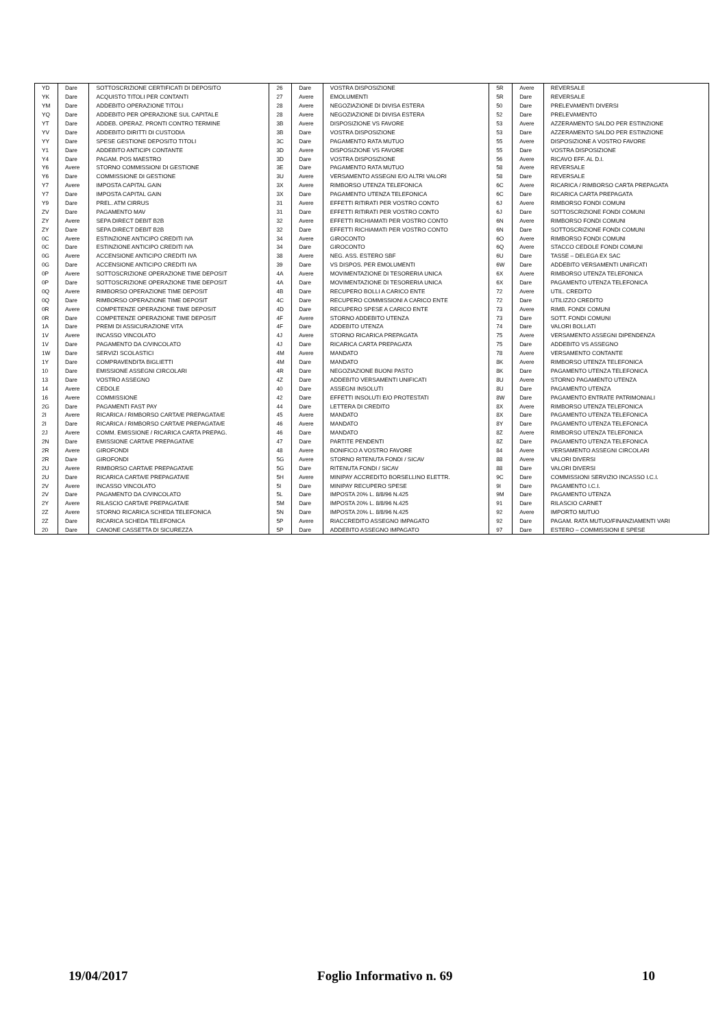| YD | Dare | SOTTOSCRIZIONE CERTIFICATI DI DEPOSITO | 26 | Dare | VOSTRA DISPOSIZIONE | 5R | Avere | REVERSALE |
| YK | Dare | ACQUISTO TITOLI PER CONTANTI | 27 | Avere | EMOLUMENTI | 5R | Dare | REVERSALE |
| YM | Dare | ADDEBITO OPERAZIONE TITOLI | 28 | Avere | NEGOZIAZIONE DI DIVISA ESTERA | 50 | Dare | PRELEVAMENTI DIVERSI |
| YQ | Dare | ADDEBITO PER OPERAZIONE SUL CAPITALE | 28 | Avere | NEGOZIAZIONE DI DIVISA ESTERA | 52 | Dare | PRELEVAMENTO |
| YT | Dare | ADDEB. OPERAZ. PRONTI CONTRO TERMINE | 3B | Avere | DISPOSIZIONE VS FAVORE | 53 | Avere | AZZERAMENTO SALDO PER ESTINZIONE |
| YV | Dare | ADDEBITO DIRITTI DI CUSTODIA | 3B | Dare | VOSTRA DISPOSIZIONE | 53 | Dare | AZZERAMENTO SALDO PER ESTINZIONE |
| YY | Dare | SPESE GESTIONE DEPOSITO TITOLI | 3C | Dare | PAGAMENTO RATA MUTUO | 55 | Avere | DISPOSIZIONE A VOSTRO FAVORE |
| Y1 | Dare | ADDEBITO ANTICIPI CONTANTE | 3D | Avere | DISPOSIZIONE VS FAVORE | 55 | Dare | VOSTRA DISPOSIZIONE |
| Y4 | Dare | PAGAM. POS MAESTRO | 3D | Dare | VOSTRA DISPOSIZIONE | 56 | Avere | RICAVO EFF. AL D.I. |
| Y6 | Avere | STORNO COMMISSIONI DI GESTIONE | 3E | Dare | PAGAMENTO RATA MUTUO | 58 | Avere | REVERSALE |
| Y6 | Dare | COMMISSIONE DI GESTIONE | 3U | Avere | VERSAMENTO ASSEGNI E/O ALTRI VALORI | 58 | Dare | REVERSALE |
| Y7 | Avere | IMPOSTA CAPITAL GAIN | 3X | Avere | RIMBORSO UTENZA TELEFONICA | 6C | Avere | RICARICA / RIMBORSO CARTA PREPAGATA |
| Y7 | Dare | IMPOSTA CAPITAL GAIN | 3X | Dare | PAGAMENTO UTENZA TELEFONICA | 6C | Dare | RICARICA CARTA PREPAGATA |
| Y9 | Dare | PREL. ATM CIRRUS | 31 | Avere | EFFETTI RITIRATI PER VOSTRO CONTO | 6J | Avere | RIMBORSO FONDI COMUNI |
| ZV | Dare | PAGAMENTO MAV | 31 | Dare | EFFETTI RITIRATI PER VOSTRO CONTO | 6J | Dare | SOTTOSCRIZIONE FONDI COMUNI |
| ZY | Avere | SEPA DIRECT DEBIT B2B | 32 | Avere | EFFETTI RICHIAMATI PER VOSTRO CONTO | 6N | Avere | RIMBORSO FONDI COMUNI |
| ZY | Dare | SEPA DIRECT DEBIT B2B | 32 | Dare | EFFETTI RICHIAMATI PER VOSTRO CONTO | 6N | Dare | SOTTOSCRIZIONE FONDI COMUNI |
| 0C | Avere | ESTINZIONE ANTICIPO CREDITI IVA | 34 | Avere | GIROCONTO | 6O | Avere | RIMBORSO FONDI COMUNI |
| 0C | Dare | ESTINZIONE ANTICIPO CREDITI IVA | 34 | Dare | GIROCONTO | 6Q | Avere | STACCO CEDOLE FONDI COMUNI |
| 0G | Avere | ACCENSIONE ANTICIPO CREDITI IVA | 38 | Avere | NEG. ASS. ESTERO SBF | 6U | Dare | TASSE – DELEGA EX SAC |
| 0G | Dare | ACCENSIONE ANTICIPO CREDITI IVA | 39 | Dare | VS DISPOS. PER EMOLUMENTI | 6W | Dare | ADDEBITO VERSAMENTI UNIFICATI |
| 0P | Avere | SOTTOSCRIZIONE OPERAZIONE TIME DEPOSIT | 4A | Avere | MOVIMENTAZIONE DI TESORERIA UNICA | 6X | Avere | RIMBORSO UTENZA TELEFONICA |
| 0P | Dare | SOTTOSCRIZIONE OPERAZIONE TIME DEPOSIT | 4A | Dare | MOVIMENTAZIONE DI TESORERIA UNICA | 6X | Dare | PAGAMENTO UTENZA TELEFONICA |
| 0Q | Avere | RIMBORSO OPERAZIONE TIME DEPOSIT | 4B | Dare | RECUPERO BOLLI A CARICO ENTE | 72 | Avere | UTIL. CREDITO |
| 0Q | Dare | RIMBORSO OPERAZIONE TIME DEPOSIT | 4C | Dare | RECUPERO COMMISSIONI A CARICO ENTE | 72 | Dare | UTILIZZO CREDITO |
| 0R | Avere | COMPETENZE OPERAZIONE TIME DEPOSIT | 4D | Dare | RECUPERO SPESE A CARICO ENTE | 73 | Avere | RIMB. FONDI COMUNI |
| 0R | Dare | COMPETENZE OPERAZIONE TIME DEPOSIT | 4F | Avere | STORNO ADDEBITO UTENZA | 73 | Dare | SOTT. FONDI COMUNI |
| 1A | Dare | PREMI DI ASSICURAZIONE VITA | 4F | Dare | ADDEBITO UTENZA | 74 | Dare | VALORI BOLLATI |
| 1V | Avere | INCASSO VINCOLATO | 4J | Avere | STORNO RICARICA PREPAGATA | 75 | Avere | VERSAMENTO ASSEGNI DIPENDENZA |
| 1V | Dare | PAGAMENTO DA C/VINCOLATO | 4J | Dare | RICARICA CARTA PREPAGATA | 75 | Dare | ADDEBITO VS ASSEGNO |
| 1W | Dare | SERVIZI SCOLASTICI | 4M | Avere | MANDATO | 78 | Avere | VERSAMENTO CONTANTE |
| 1Y | Dare | COMPRAVENDITA BIGLIETTI | 4M | Dare | MANDATO | 8K | Avere | RIMBORSO UTENZA TELEFONICA |
| 10 | Dare | EMISSIONE ASSEGNI CIRCOLARI | 4R | Dare | NEGOZIAZIONE BUONI PASTO | 8K | Dare | PAGAMENTO UTENZA TELEFONICA |
| 13 | Dare | VOSTRO ASSEGNO | 4Z | Dare | ADDEBITO VERSAMENTI UNIFICATI | 8U | Avere | STORNO PAGAMENTO UTENZA |
| 14 | Avere | CEDOLE | 40 | Dare | ASSEGNI INSOLUTI | 8U | Dare | PAGAMENTO UTENZA |
| 16 | Avere | COMMISSIONE | 42 | Dare | EFFETTI INSOLUTI E/O PROTESTATI | 8W | Dare | PAGAMENTO ENTRATE PATRIMONIALI |
| 2G | Dare | PAGAMENTI FAST PAY | 44 | Dare | LETTERA DI CREDITO | 8X | Avere | RIMBORSO UTENZA TELEFONICA |
| 2I | Avere | RICARICA / RIMBORSO CARTA/E PREPAGATA/E | 45 | Avere | MANDATO | 8X | Dare | PAGAMENTO UTENZA TELEFONICA |
| 2I | Dare | RICARICA / RIMBORSO CARTA/E PREPAGATA/E | 46 | Avere | MANDATO | 8Y | Dare | PAGAMENTO UTENZA TELEFONICA |
| 2J | Avere | COMM. EMISSIONE / RICARICA CARTA PREPAG. | 46 | Dare | MANDATO | 8Z | Avere | RIMBORSO UTENZA TELEFONICA |
| 2N | Dare | EMISSIONE CARTA/E PREPAGATA/E | 47 | Dare | PARTITE PENDENTI | 8Z | Dare | PAGAMENTO UTENZA TELEFONICA |
| 2R | Avere | GIROFONDI | 48 | Avere | BONIFICO A VOSTRO FAVORE | 84 | Avere | VERSAMENTO ASSEGNI CIRCOLARI |
| 2R | Dare | GIROFONDI | 5G | Avere | STORNO RITENUTA FONDI / SICAV | 88 | Avere | VALORI DIVERSI |
| 2U | Avere | RIMBORSO CARTA/E PREPAGATA/E | 5G | Dare | RITENUTA FONDI / SICAV | 88 | Dare | VALORI DIVERSI |
| 2U | Dare | RICARICA CARTA/E PREPAGATA/E | 5H | Avere | MINIPAY ACCREDITO BORSELLINO ELETTR. | 9C | Dare | COMMISSIONI SERVIZIO INCASSO I.C.I. |
| 2V | Avere | INCASSO VINCOLATO | 5I | Dare | MINIPAY RECUPERO SPESE | 9I | Dare | PAGAMENTO I.C.I. |
| 2V | Dare | PAGAMENTO DA C/VINCOLATO | 5L | Dare | IMPOSTA 20% L. 8/8/96 N.425 | 9M | Dare | PAGAMENTO UTENZA |
| 2Y | Avere | RILASCIO CARTA/E PREPAGATA/E | 5M | Dare | IMPOSTA 20% L. 8/8/96 N.425 | 91 | Dare | RILASCIO CARNET |
| 2Z | Avere | STORNO RICARICA SCHEDA TELEFONICA | 5N | Dare | IMPOSTA 20% L. 8/8/96 N.425 | 92 | Avere | IMPORTO MUTUO |
| 2Z | Dare | RICARICA SCHEDA TELEFONICA | 5P | Avere | RIACCREDITO ASSEGNO IMPAGATO | 92 | Dare | PAGAM. RATA MUTUO/FINANZIAMENTI VARI |
| 20 | Dare | CANONE CASSETTA DI SICUREZZA | 5P | Dare | ADDEBITO ASSEGNO IMPAGATO | 97 | Dare | ESTERO – COMMISSIONI E SPESE |
19/04/2017 Foglio Informativo n. 69 10